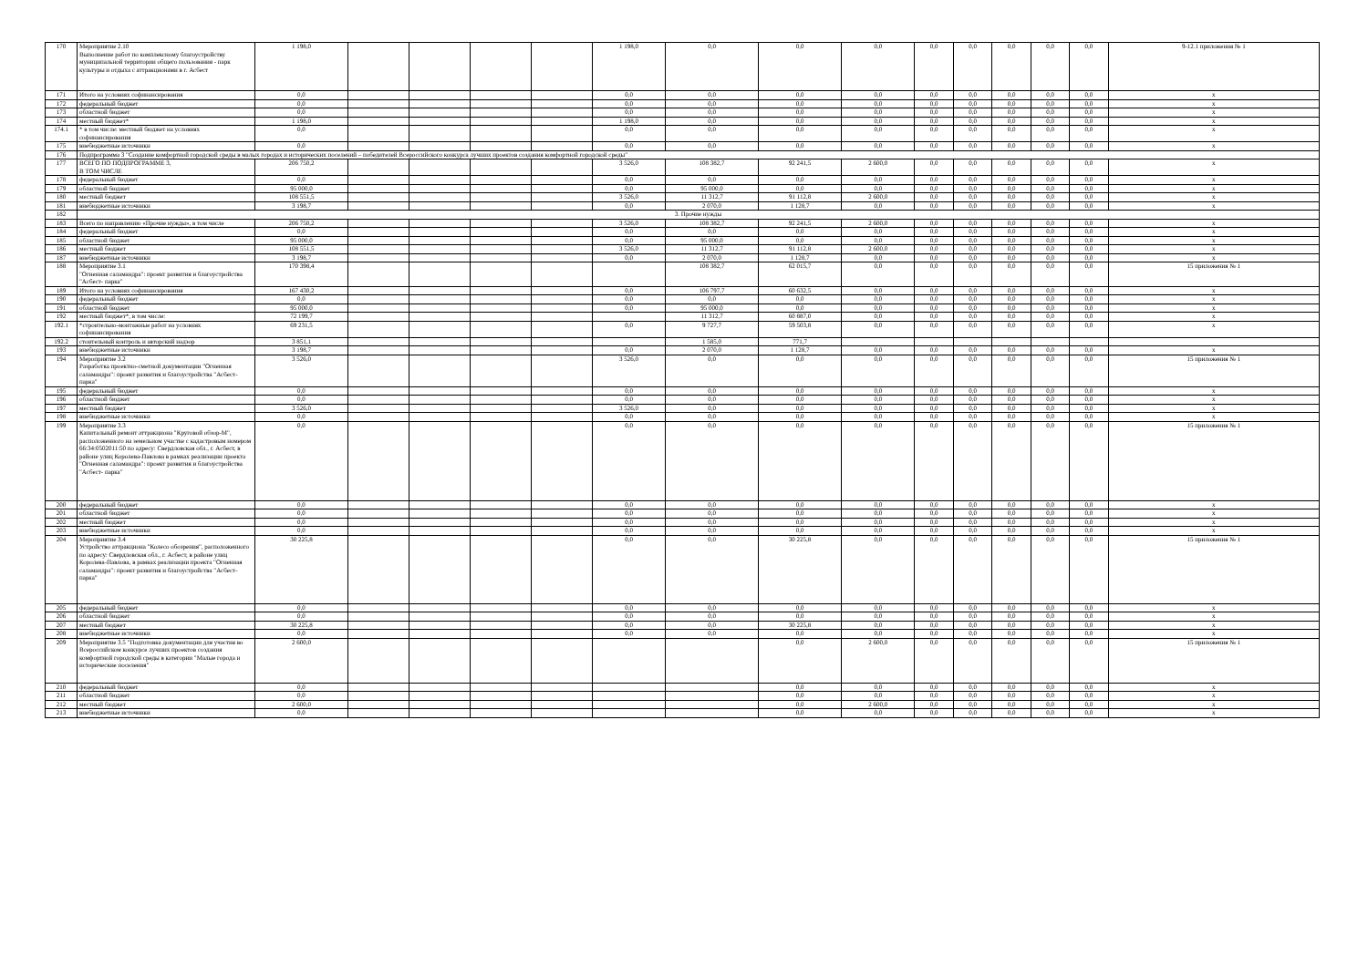| 170 | Мероприятие 2.10 Выполнение работ по комплексному благоустройству муниципальной территории общего пользования - парк культуры и отдыха с аттракционами в г. Асбест | 1 198,0 | | | | | 1 198,0 | 0,0 | 0,0 | 0,0 | 0,0 | 0,0 | 0,0 | 0,0 | 0,0 | 9-12.1 приложения № 1 |
| 171 | Итого на условиях софинансирования | 0,0 | | | | | 0,0 | 0,0 | 0,0 | 0,0 | 0,0 | 0,0 | 0,0 | 0,0 | 0,0 | x |
| 172 | федеральный бюджет | 0,0 | | | | | 0,0 | 0,0 | 0,0 | 0,0 | 0,0 | 0,0 | 0,0 | 0,0 | 0,0 | x |
| 173 | областной бюджет | 0,0 | | | | | 0,0 | 0,0 | 0,0 | 0,0 | 0,0 | 0,0 | 0,0 | 0,0 | 0,0 | x |
| 174 | местный бюджет* | 1 198,0 | | | | | 1 198,0 | 0,0 | 0,0 | 0,0 | 0,0 | 0,0 | 0,0 | 0,0 | 0,0 | x |
| 174.1 | * в том числе: местный бюджет на условиях софинансирования | 0,0 | | | | | 0,0 | 0,0 | 0,0 | 0,0 | 0,0 | 0,0 | 0,0 | 0,0 | 0,0 | x |
| 175 | внебюджетные источники | 0,0 | | | | | 0,0 | 0,0 | 0,0 | 0,0 | 0,0 | 0,0 | 0,0 | 0,0 | 0,0 | x |
| 176 | Подпрограмма 3 "Создание комфортной городской среды в малых городах и исторических поселений – победителей Всероссийского конкурса лучших проектов создания комфортной городской среды" | | | | | | | | | | | | | | | |
| 177 | ВСЕГО ПО ПОДПРОГРАММЕ 3, В ТОМ ЧИСЛЕ | 206 750,2 | | | | | 3 526,0 | 108 382,7 | 92 241,5 | 2 600,0 | 0,0 | 0,0 | 0,0 | 0,0 | 0,0 | x |
| 178 | федеральный бюджет | 0,0 | | | | | 0,0 | 0,0 | 0,0 | 0,0 | 0,0 | 0,0 | 0,0 | 0,0 | 0,0 | x |
| 179 | областной бюджет | 95 000,0 | | | | | 0,0 | 95 000,0 | 0,0 | 0,0 | 0,0 | 0,0 | 0,0 | 0,0 | 0,0 | x |
| 180 | местный бюджет | 108 551,5 | | | | | 3 526,0 | 11 312,7 | 91 112,8 | 2 600,0 | 0,0 | 0,0 | 0,0 | 0,0 | 0,0 | x |
| 181 | внебюджетные источники | 3 198,7 | | | | | 0,0 | 2 070,0 | 1 128,7 | 0,0 | 0,0 | 0,0 | 0,0 | 0,0 | 0,0 | x |
| 182 | 3. Прочие нужды | | | | | | | | | | | | | | | |
| 183 | Всего по направлению «Прочие нужды», в том числе | 206 750,2 | | | | | 3 526,0 | 108 382,7 | 92 241,5 | 2 600,0 | 0,0 | 0,0 | 0,0 | 0,0 | 0,0 | x |
| 184 | федеральный бюджет | 0,0 | | | | | 0,0 | 0,0 | 0,0 | 0,0 | 0,0 | 0,0 | 0,0 | 0,0 | 0,0 | x |
| 185 | областной бюджет | 95 000,0 | | | | | 0,0 | 95 000,0 | 0,0 | 0,0 | 0,0 | 0,0 | 0,0 | 0,0 | 0,0 | x |
| 186 | местный бюджет | 108 551,5 | | | | | 3 526,0 | 11 312,7 | 91 112,8 | 2 600,0 | 0,0 | 0,0 | 0,0 | 0,0 | 0,0 | x |
| 187 | внебюджетные источники | 3 198,7 | | | | | 0,0 | 2 070,0 | 1 128,7 | 0,0 | 0,0 | 0,0 | 0,0 | 0,0 | 0,0 | x |
| 188 | Мероприятие 3.1 "Огненная саламандра": проект развития и благоустройства "Асбест- парка" | 170 398,4 | | | | | | 108 382,7 | 62 015,7 | 0,0 | 0,0 | 0,0 | 0,0 | 0,0 | 0,0 | 15 приложения № 1 |
| 189 | Итого на условиях софинансирования | 167 430,2 | | | | | 0,0 | 106 797,7 | 60 632,5 | 0,0 | 0,0 | 0,0 | 0,0 | 0,0 | 0,0 | x |
| 190 | федеральный бюджет | 0,0 | | | | | 0,0 | 0,0 | 0,0 | 0,0 | 0,0 | 0,0 | 0,0 | 0,0 | 0,0 | x |
| 191 | областной бюджет | 95 000,0 | | | | | 0,0 | 95 000,0 | 0,0 | 0,0 | 0,0 | 0,0 | 0,0 | 0,0 | 0,0 | x |
| 192 | местный бюджет*, в том числе: | 72 199,7 | | | | | | 11 312,7 | 60 887,0 | 0,0 | 0,0 | 0,0 | 0,0 | 0,0 | 0,0 | x |
| 192.1 | *строительно-монтажные работ на условиях софинансирования | 69 231,5 | | | | | 0,0 | 9 727,7 | 59 503,8 | 0,0 | 0,0 | 0,0 | 0,0 | 0,0 | 0,0 | x |
| 192.2 | стоительный контроль и авторский надзор | 3 851,1 | | | | | | 1 585,0 | 771,7 | | | | | | | |
| 193 | внебюджетные источники | 3 198,7 | | | | | 0,0 | 2 070,0 | 1 128,7 | 0,0 | 0,0 | 0,0 | 0,0 | 0,0 | 0,0 | x |
| 194 | Мероприятие 3.2 Разработка проектно-сметной документации "Огненная саламандра": проект развития и благоустройства "Асбест- парка" | 3 526,0 | | | | | 3 526,0 | 0,0 | 0,0 | 0,0 | 0,0 | 0,0 | 0,0 | 0,0 | 0,0 | 15 приложения № 1 |
| 195 | федеральный бюджет | 0,0 | | | | | 0,0 | 0,0 | 0,0 | 0,0 | 0,0 | 0,0 | 0,0 | 0,0 | 0,0 | x |
| 196 | областной бюджет | 0,0 | | | | | 0,0 | 0,0 | 0,0 | 0,0 | 0,0 | 0,0 | 0,0 | 0,0 | 0,0 | x |
| 197 | местный бюджет | 3 526,0 | | | | | 3 526,0 | 0,0 | 0,0 | 0,0 | 0,0 | 0,0 | 0,0 | 0,0 | 0,0 | x |
| 198 | внебюджетные источники | 0,0 | | | | | 0,0 | 0,0 | 0,0 | 0,0 | 0,0 | 0,0 | 0,0 | 0,0 | 0,0 | x |
| 199 | Мероприятие 3.3 Капитальный ремонт аттракциона "Круговой обзор-М", расположенного на земельном участке с кадастровым номером 66:34:0502011:50 по адресу: Свердловская обл., г. Асбест, в районе улиц Королева-Павлова в рамках реализации проекта "Огненная саламандра": проект развития и благоустройства "Асбест- парка" | 0,0 | | | | | 0,0 | 0,0 | 0,0 | 0,0 | 0,0 | 0,0 | 0,0 | 0,0 | 0,0 | 15 приложения № 1 |
| 200 | федеральный бюджет | 0,0 | | | | | 0,0 | 0,0 | 0,0 | 0,0 | 0,0 | 0,0 | 0,0 | 0,0 | 0,0 | x |
| 201 | областной бюджет | 0,0 | | | | | 0,0 | 0,0 | 0,0 | 0,0 | 0,0 | 0,0 | 0,0 | 0,0 | 0,0 | x |
| 202 | местный бюджет | 0,0 | | | | | 0,0 | 0,0 | 0,0 | 0,0 | 0,0 | 0,0 | 0,0 | 0,0 | 0,0 | x |
| 203 | внебюджетные источники | 0,0 | | | | | 0,0 | 0,0 | 0,0 | 0,0 | 0,0 | 0,0 | 0,0 | 0,0 | 0,0 | x |
| 204 | Мероприятие 3.4 Устройство аттракциона "Колесо обозрения", расположенного по адресу: Свердловская обл., г. Асбест, в районе улиц Королева-Павлова, в рамках реализации проекта "Огненная саламандра": проект развития и благоустройства "Асбест- парка" | 30 225,8 | | | | | 0,0 | 0,0 | 30 225,8 | 0,0 | 0,0 | 0,0 | 0,0 | 0,0 | 0,0 | 15 приложения № 1 |
| 205 | федеральный бюджет | 0,0 | | | | | 0,0 | 0,0 | 0,0 | 0,0 | 0,0 | 0,0 | 0,0 | 0,0 | 0,0 | x |
| 206 | областной бюджет | 0,0 | | | | | 0,0 | 0,0 | 0,0 | 0,0 | 0,0 | 0,0 | 0,0 | 0,0 | 0,0 | x |
| 207 | местный бюджет | 30 225,8 | | | | | 0,0 | 0,0 | 30 225,8 | 0,0 | 0,0 | 0,0 | 0,0 | 0,0 | 0,0 | x |
| 208 | внебюджетные источники | 0,0 | | | | | 0,0 | 0,0 | 0,0 | 0,0 | 0,0 | 0,0 | 0,0 | 0,0 | 0,0 | x |
| 209 | Мероприятие 3.5 "Подготовка документации для участия во Всероссийском конкурсе лучших проектов создания комфортной городской среды в категории "Малые города и исторические поселения" | 2 600,0 | | | | | | | 0,0 | 2 600,0 | 0,0 | 0,0 | 0,0 | 0,0 | 0,0 | 15 приложения № 1 |
| 210 | федеральный бюджет | 0,0 | | | | | | | 0,0 | 0,0 | 0,0 | 0,0 | 0,0 | 0,0 | 0,0 | x |
| 211 | областной бюджет | 0,0 | | | | | | | 0,0 | 0,0 | 0,0 | 0,0 | 0,0 | 0,0 | 0,0 | x |
| 212 | местный бюджет | 2 600,0 | | | | | | | 0,0 | 2 600,0 | 0,0 | 0,0 | 0,0 | 0,0 | 0,0 | x |
| 213 | внебюджетные источники | 0,0 | | | | | | | 0,0 | 0,0 | 0,0 | 0,0 | 0,0 | 0,0 | 0,0 | x |